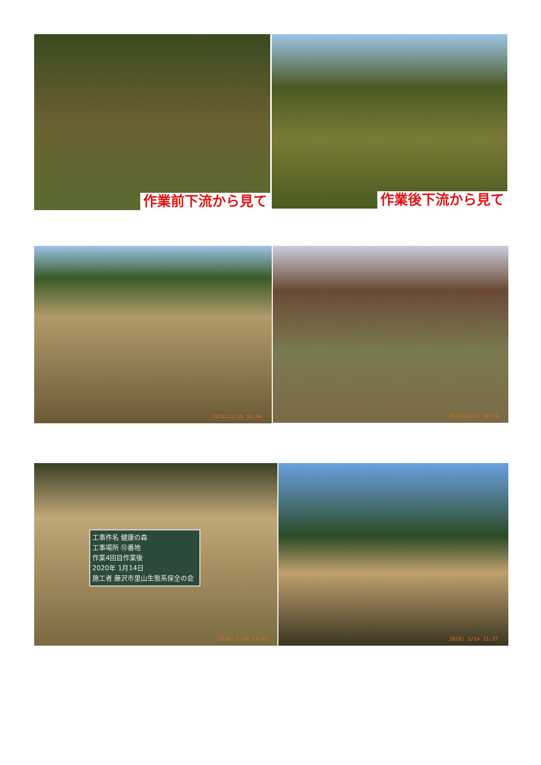作業前下流から見て 作業後下流から見て
2019/12/10 10:36 2019/12/23 10:10
工事件名 健康の森
工事場所 ⑫番地
作業4回目作業後
2020年 1月14日
施工者 藤沢市里山生態系保全の会
2020/ 1/14 11:43
2020/ 1/14 11:37